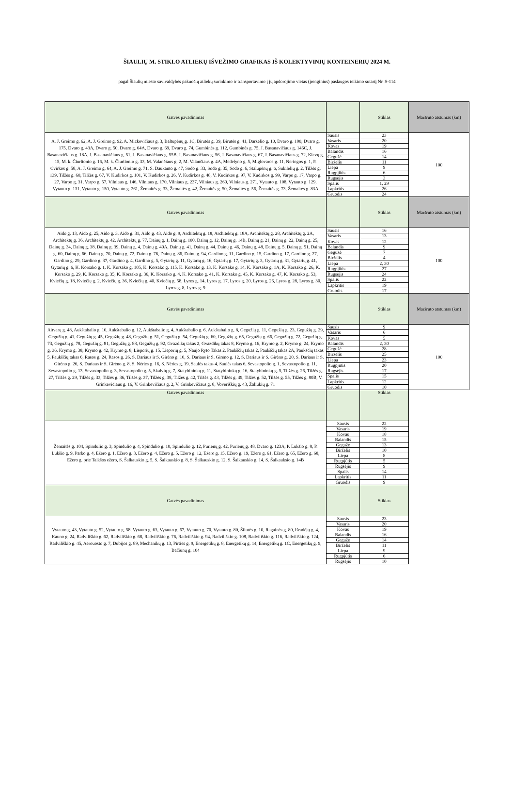ŠIAULIŲ M. STIKLO ATLIEKŲ IŠVEŽIMO GRAFIKAS IŠ KOLEKTYVINIŲ KONTEINERIŲ 2024 M.
pagal Šiaulių miesto savivaldybės pakuočių atliekų surinkimo ir transportavimo į jų apdorojimo vietas (įrenginius) paslaugos teikimo sutartį Nr. S-114
| Gatvės pavadinimas | | Stiklas | Maršruto atstumas (km) |
| --- | --- | --- | --- |
| A. J. Greimo g. 62, A. J. Greimo g. 92, A. Mickevičiaus g. 3, Baltupėnų g. 1C, Birutės g. 39, Birutės g. 41, Darželio g. 10, Dvaro g. 100, Dvaro g. 175, Dvaro g. 43A, Dvaro g. 50, Dvaro g. 64A, Dvaro g. 69, Dvaro g. 74, Gumbinės g. 112, Gumbinės g. 75, J. Basanavičiaus g. 146C, J. Basanavičiaus g. 18A, J. Basanavičiaus g. 51, J. Basanavičiaus g. 55B, J. Basanavičiaus g. 56, J. Basanavičiaus g. 67, J. Basanavičiaus g. 72, Klevų g. 15, M. k. Čiurlionio g. 16, M. k. Čiurlionio g. 33, M. Valančiaus g. 2, M. Valančiaus g. 4A, Medelyno g. 5, Miglovaros g. 11, Neringos g. 1, P. Cvirkos g. 58, A. J. Greimo g. 64, A. J. Greimo g. 71, S. Daukanto g. 47, Sodo g. 33, Sodo g. 35, Sodo g. 6, Stalupėnų g. 6, Sukilėlių g. 2, Tilžės g. 139, Tilžės g. 60, Tilžės g. 67, V. Kudirkos g. 101, V. Kudirkos g. 26, V. Kudirkos g. 48, V. Kudirkos g. 97, V. Kudirkos g. 99, Varpo g. 17, Varpo g. 27, Varpo g. 31, Varpo g. 57, Vilniaus g. 146, Vilniaus g. 170, Vilniaus g. 237, Vilniaus g. 260, Vilniaus g. 271, Vytauto g. 108, Vytauto g. 129, Vytauto g. 131, Vytauto g. 150, Vytauto g. 261, Žemaitės g. 33, Žemaitės g. 42, Žemaitės g. 50, Žemaitės g. 56, Žemaitės g. 73, Žemaitės g. 83A | Sausis | 23 | 100 |
| | Vasaris | 20 | |
| | Kovas | 19 | |
| | Balandis | 16 | |
| | Gegužė | 14 | |
| | Birželis | 11 | |
| | Liepa | 9 | |
| | Rugpjūtis | 6 | |
| | Rugsėjis | 3 | |
| | Spalis | 1, 29 | |
| | Lapkritis | 26 | |
| | Gruodis | 24 | |
| Gatvės pavadinimas | | Stiklas | Maršruto atstumas (km) |
| Aido g. 13, Aido g. 25, Aido g. 3, Aido g. 31, Aido g. 43, Aido g. 9, Architektų g. 18, Architektų g. 18A, Architektų g. 28, Architektų g. 2A, Architektų g. 36, Architektų g. 42, Architektų g. 77, Dainų g. 1, Dainų g. 100, Dainų g. 12, Dainų g. 14B, Dainų g. 21, Dainų g. 22, Dainų g. 25, Dainų g. 34, Dainų g. 38, Dainų g. 39, Dainų g. 4, Dainų g. 40A, Dainų g. 41, Dainų g. 44, Dainų g. 46, Dainų g. 48, Dainų g. 5, Dainų g. 51, Dainų g. 60, Dainų g. 66, Dainų g. 70, Dainų g. 72, Dainų g. 76, Dainų g. 86, Dainų g. 94, Gardino g. 11, Gardino g. 15, Gardino g. 17, Gardino g. 27, Gardino g. 29, Gardino g. 37, Gardino g. 4, Gardino g. 5, Gytarių g. 11, Gytarių g. 16, Gytarių g. 17, Gytarių g. 3, Gytarių g. 31, Gytarių g. 41, Gytarių g. 6, K. Korsako g. 1, K. Korsako g. 105, K. Korsako g. 115, K. Korsako g. 13, K. Korsako g. 14, K. Korsako g. 1A, K. Korsako g. 26, K. Korsako g. 29, K. Korsako g. 35, K. Korsako g. 36, K. Korsako g. 4, K. Korsako g. 41, K. Korsako g. 45, K. Korsako g. 47, K. Korsako g. 53, Kviečių g. 18, Kviečių g. 2, Kviečių g. 36, Kviečių g. 40, Kviečių g. 58, Lyros g. 14, Lyros g. 17, Lyros g. 20, Lyros g. 26, Lyros g. 28, Lyros g. 30, Lyros g. 8, Lyros g. 9 | Sausis | 16 | 100 |
| | Vasaris | 13 | |
| | Kovas | 12 | |
| | Balandis | 9 | |
| | Gegužė | 7 | |
| | Birželis | 4 | |
| | Liepa | 2, 30 | |
| | Rugpjūtis | 27 | |
| | Rugsėjis | 24 | |
| | Spalis | 22 | |
| | Lapkritis | 19 | |
| | Gruodis | 17 | |
| Gatvės pavadinimas | | Stiklas | Maršruto atstumas (km) |
| Aitvarų g. 48, Aukštabalio g. 10, Aukštabalio g. 12, Aukštabalio g. 4, Aukštabalio g. 6, Aukštabalio g. 8, Gegužių g. 11, Gegužių g. 23, Gegužių g. 29, Gegužių g. 41, Gegužių g. 45, Gegužių g. 48, Gegužių g. 51, Gegužių g. 54, Gegužių g. 60, Gegužių g. 65, Gegužių g. 66, Gegužių g. 72, Gegužių g. 73, Gegužių g. 78, Gegužių g. 81, Gegužių g. 88, Gegužių g. 92, Gvazdikų takas 2, Gvazdikų takas 8, Krymo g. 16, Krymo g. 2, Krymo g. 24, Krymo g. 36, Krymo g. 38, Krymo g. 42, Krymo g. 8, Lieporių g. 15, Lieporių g. 5, Naujo Ryto Takas 2, Paukščių takas 2, Paukščių takas 2A, Paukščių takas 5, Paukščių takas 6, Rasos g. 24, Rasos g. 26, S. Dariaus ir S. Girėno g. 10, S. Dariaus ir S. Girėno g. 12, S. Dariaus ir S. Girėno g. 20, S. Dariaus ir S. Girėno g. 26, S. Dariaus ir S. Girėno g. 8, S. Nėries g. 16, S. Nėries g. 19, Saulės takas 4, Saulės takas 6, Sevastopolio g. 1, Sevastopolio g. 11, Sevastopolio g. 13, Sevastopolio g. 3, Sevastopolio g. 5, Skalvių g. 7, Statybininkų g. 11, Statybininkų g. 16, Statybininkų g. 5, Tilžės g. 26, Tilžės g. 27, Tilžės g. 29, Tilžės g. 33, Tilžės g. 36, Tilžės g. 37, Tilžės g. 38, Tilžės g. 42, Tilžės g. 43, Tilžės g. 49, Tilžės g. 52, Tilžės g. 55, Tilžės g. 80B, V. Grinkevičiaus g. 16, V. Grinkevičiaus g. 2, V. Grinkevičiaus g. 8, Voveriškių g. 43, Žaliūkių g. 71 | Sausis | 9 | 100 |
| | Vasaris | 6 | |
| | Kovas | 5 | |
| | Balandis | 2, 30 | |
| | Gegužė | 28 | |
| | Birželis | 25 | |
| | Liepa | 23 | |
| | Rugpjūtis | 20 | |
| | Rugsėjis | 17 | |
| | Spalis | 15 | |
| | Lapkritis | 12 | |
| | Gruodis | 10 | |
| Gatvės pavadinimas | | Stiklas | |
| Žemaitės g. 104, Spindulio g. 3, Spindulio g. 4, Spindulio g. 10, Spindulio g. 12, Purienų g. 42, Purienų g. 48, Dvaro g. 123A, P. Lukšio g. 8, P. Lukšio g. 9, Parko g. 4, Ežero g. 1, Ežero g. 3, Ežero g. 4, Ežero g. 5, Ežero g. 12, Ežero g. 15, Ežero g. 19, Ežero g. 61, Ežero g. 65, Ežero g. 68, Ežero g. prie Talkšos ežero, S. Šalkauskio g. 5, S. Šalkauskio g. 8, S. Šalkauskio g. 12, S. Šalkauskio g. 14, S. Šalkauksio g. 14B | Sausis | 22 | |
| | Vasaris | 19 | |
| | Kovas | 18 | |
| | Balandis | 15 | |
| | Gegužė | 13 | |
| | Birželis | 10 | |
| | Liepa | 8 | |
| | Rugpjūtis | 5 | |
| | Rugsėjis | 9 | |
| | Spalis | 14 | |
| | Lapkritis | 11 | |
| | Gruodis | 9 | |
| Gatvės pavadinimas | | Stiklas | |
| Vytauto g. 43, Vytauto g. 52, Vytauto g. 58, Vytauto g. 63, Vytauto g. 67, Vytauto g. 70, Vytauto g. 80, Šilutės g. 10, Ragainės g. 80, Išradėjų g. 4, Kauno g. 24, Radviliškio g. 62, Radviliškio g. 68, Radviliškio g. 76, Radviliškio g. 94, Radviliškio g. 108, Radviliškio g. 116, Radviliškio g. 124, Radviliškio g. 45, Aerouosto g. 7, Dubijos g. 89, Mechanikų g. 13, Pirties g. 9, Energetikų g. 8, Energetikų g. 14, Energetikų g. 1C, Energetikų g. 9, Bačiūnų g. 104 | Sausis | 23 | |
| | Vasaris | 20 | |
| | Kovas | 19 | |
| | Balandis | 16 | |
| | Gegužė | 14 | |
| | Birželis | 11 | |
| | Liepa | 9 | |
| | Rugpjūtis | 6 | |
| | Rugsėjis | 10 | |